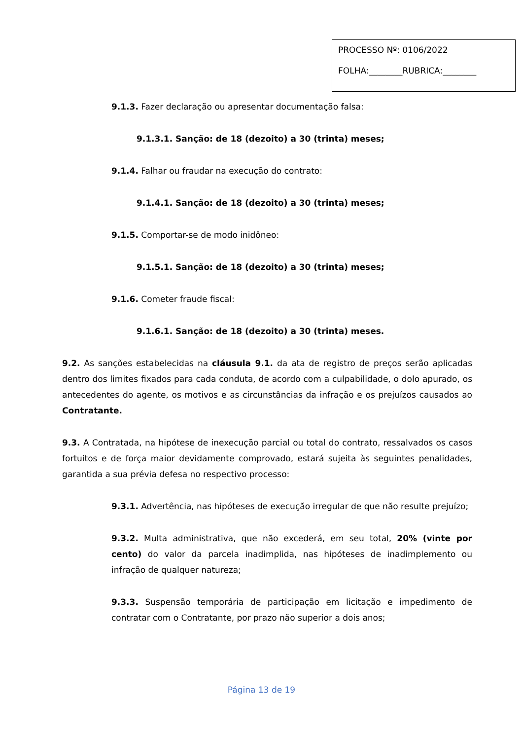PROCESSO Nº: 0106/2022
FOLHA:________RUBRICA:________
9.1.3. Fazer declaração ou apresentar documentação falsa:
9.1.3.1. Sanção: de 18 (dezoito) a 30 (trinta) meses;
9.1.4. Falhar ou fraudar na execução do contrato:
9.1.4.1. Sanção: de 18 (dezoito) a 30 (trinta) meses;
9.1.5. Comportar-se de modo inidôneo:
9.1.5.1. Sanção: de 18 (dezoito) a 30 (trinta) meses;
9.1.6. Cometer fraude fiscal:
9.1.6.1. Sanção: de 18 (dezoito) a 30 (trinta) meses.
9.2. As sanções estabelecidas na cláusula 9.1. da ata de registro de preços serão aplicadas dentro dos limites fixados para cada conduta, de acordo com a culpabilidade, o dolo apurado, os antecedentes do agente, os motivos e as circunstâncias da infração e os prejuízos causados ao Contratante.
9.3. A Contratada, na hipótese de inexecução parcial ou total do contrato, ressalvados os casos fortuitos e de força maior devidamente comprovado, estará sujeita às seguintes penalidades, garantida a sua prévia defesa no respectivo processo:
9.3.1. Advertência, nas hipóteses de execução irregular de que não resulte prejuízo;
9.3.2. Multa administrativa, que não excederá, em seu total, 20% (vinte por cento) do valor da parcela inadimplida, nas hipóteses de inadimplemento ou infração de qualquer natureza;
9.3.3. Suspensão temporária de participação em licitação e impedimento de contratar com o Contratante, por prazo não superior a dois anos;
Página 13 de 19